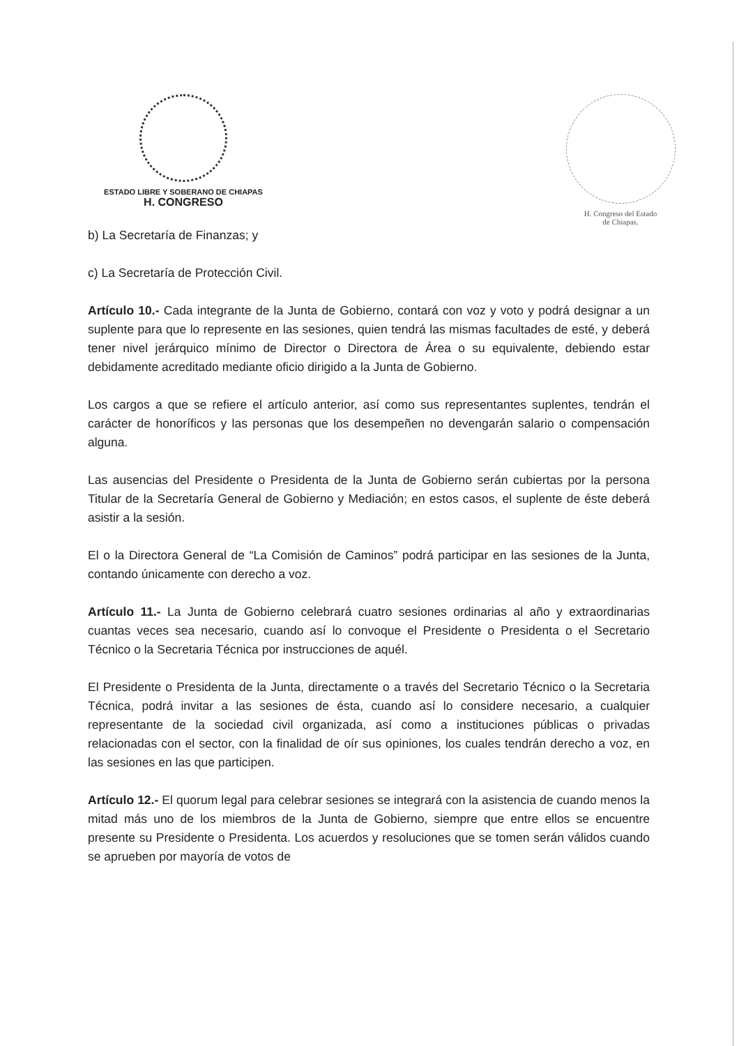ESTADO LIBRE Y SOBERANO DE CHIAPAS
H. CONGRESO
H. Congreso del Estado
de Chiapas.
b) La Secretaría de Finanzas; y
c) La Secretaría de Protección Civil.
Artículo 10.- Cada integrante de la Junta de Gobierno, contará con voz y voto y podrá designar a un suplente para que lo represente en las sesiones, quien tendrá las mismas facultades de esté, y deberá tener nivel jerárquico mínimo de Director o Directora de Área o su equivalente, debiendo estar debidamente acreditado mediante oficio dirigido a la Junta de Gobierno.
Los cargos a que se refiere el artículo anterior, así como sus representantes suplentes, tendrán el carácter de honoríficos y las personas que los desempeñen no devengarán salario o compensación alguna.
Las ausencias del Presidente o Presidenta de la Junta de Gobierno serán cubiertas por la persona Titular de la Secretaría General de Gobierno y Mediación; en estos casos, el suplente de éste deberá asistir a la sesión.
El o la Directora General de “La Comisión de Caminos” podrá participar en las sesiones de la Junta, contando únicamente con derecho a voz.
Artículo 11.- La Junta de Gobierno celebrará cuatro sesiones ordinarias al año y extraordinarias cuantas veces sea necesario, cuando así lo convoque el Presidente o Presidenta o el Secretario Técnico o la Secretaria Técnica por instrucciones de aquél.
El Presidente o Presidenta de la Junta, directamente o a través del Secretario Técnico o la Secretaria Técnica, podrá invitar a las sesiones de ésta, cuando así lo considere necesario, a cualquier representante de la sociedad civil organizada, así como a instituciones públicas o privadas relacionadas con el sector, con la finalidad de oír sus opiniones, los cuales tendrán derecho a voz, en las sesiones en las que participen.
Artículo 12.- El quorum legal para celebrar sesiones se integrará con la asistencia de cuando menos la mitad más uno de los miembros de la Junta de Gobierno, siempre que entre ellos se encuentre presente su Presidente o Presidenta. Los acuerdos y resoluciones que se tomen serán válidos cuando se aprueben por mayoría de votos de